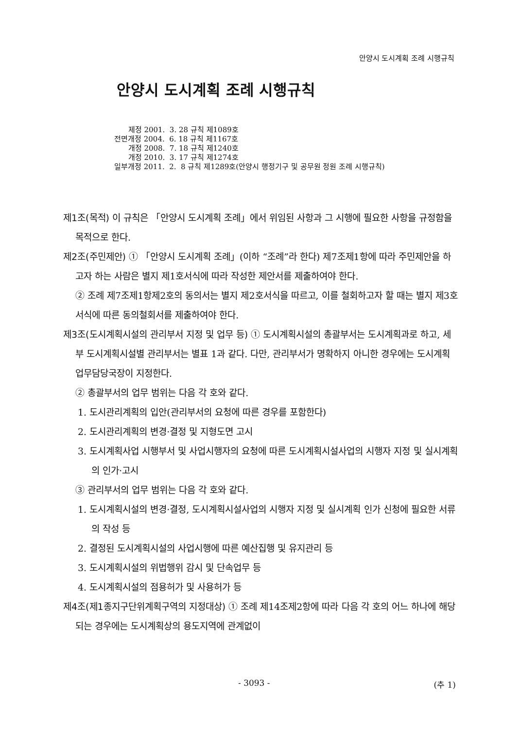안양시 도시계획 조례 시행규칙
안양시 도시계획 조례 시행규칙
제정 2001. 3. 28 규칙 제1089호
전면개정 2004. 6. 18 규칙 제1167호
개정 2008. 7. 18 규칙 제1240호
개정 2010. 3. 17 규칙 제1274호
일부개정 2011. 2. 8 규칙 제1289호(안양시 행정기구 및 공무원 정원 조례 시행규칙)
제1조(목적) 이 규칙은 「안양시 도시계획 조례」에서 위임된 사항과 그 시행에 필요한 사항을 규정함을 목적으로 한다.
제2조(주민제안) ① 「안양시 도시계획 조례」(이하 “조례”라 한다) 제7조제1항에 따라 주민제안을 하고자 하는 사람은 별지 제1호서식에 따라 작성한 제안서를 제출하여야 한다.
② 조례 제7조제1항제2호의 동의서는 별지 제2호서식을 따르고, 이를 철회하고자 할 때는 별지 제3호서식에 따른 동의철회서를 제출하여야 한다.
제3조(도시계획시설의 관리부서 지정 및 업무 등) ① 도시계획시설의 총괄부서는 도시계획과로 하고, 세부 도시계획시설별 관리부서는 별표 1과 같다. 다만, 관리부서가 명확하지 아니한 경우에는 도시계획 업무담당국장이 지정한다.
② 총괄부서의 업무 범위는 다음 각 호와 같다.
1. 도시관리계획의 입안(관리부서의 요청에 따른 경우를 포함한다)
2. 도시관리계획의 변경·결정 및 지형도면 고시
3. 도시계획사업 시행부서 및 사업시행자의 요청에 따른 도시계획시설사업의 시행자 지정 및 실시계획의 인가·고시
③ 관리부서의 업무 범위는 다음 각 호와 같다.
1. 도시계획시설의 변경·결정, 도시계획시설사업의 시행자 지정 및 실시계획 인가 신청에 필요한 서류의 작성 등
2. 결정된 도시계획시설의 사업시행에 따른 예산집행 및 유지관리 등
3. 도시계획시설의 위법행위 감시 및 단속업무 등
4. 도시계획시설의 점용허가 및 사용허가 등
제4조(제1종지구단위계획구역의 지정대상) ① 조례 제14조제2항에 따라 다음 각 호의 어느 하나에 해당되는 경우에는 도시계획상의 용도지역에 관계없이
- 3093 - (추 1)